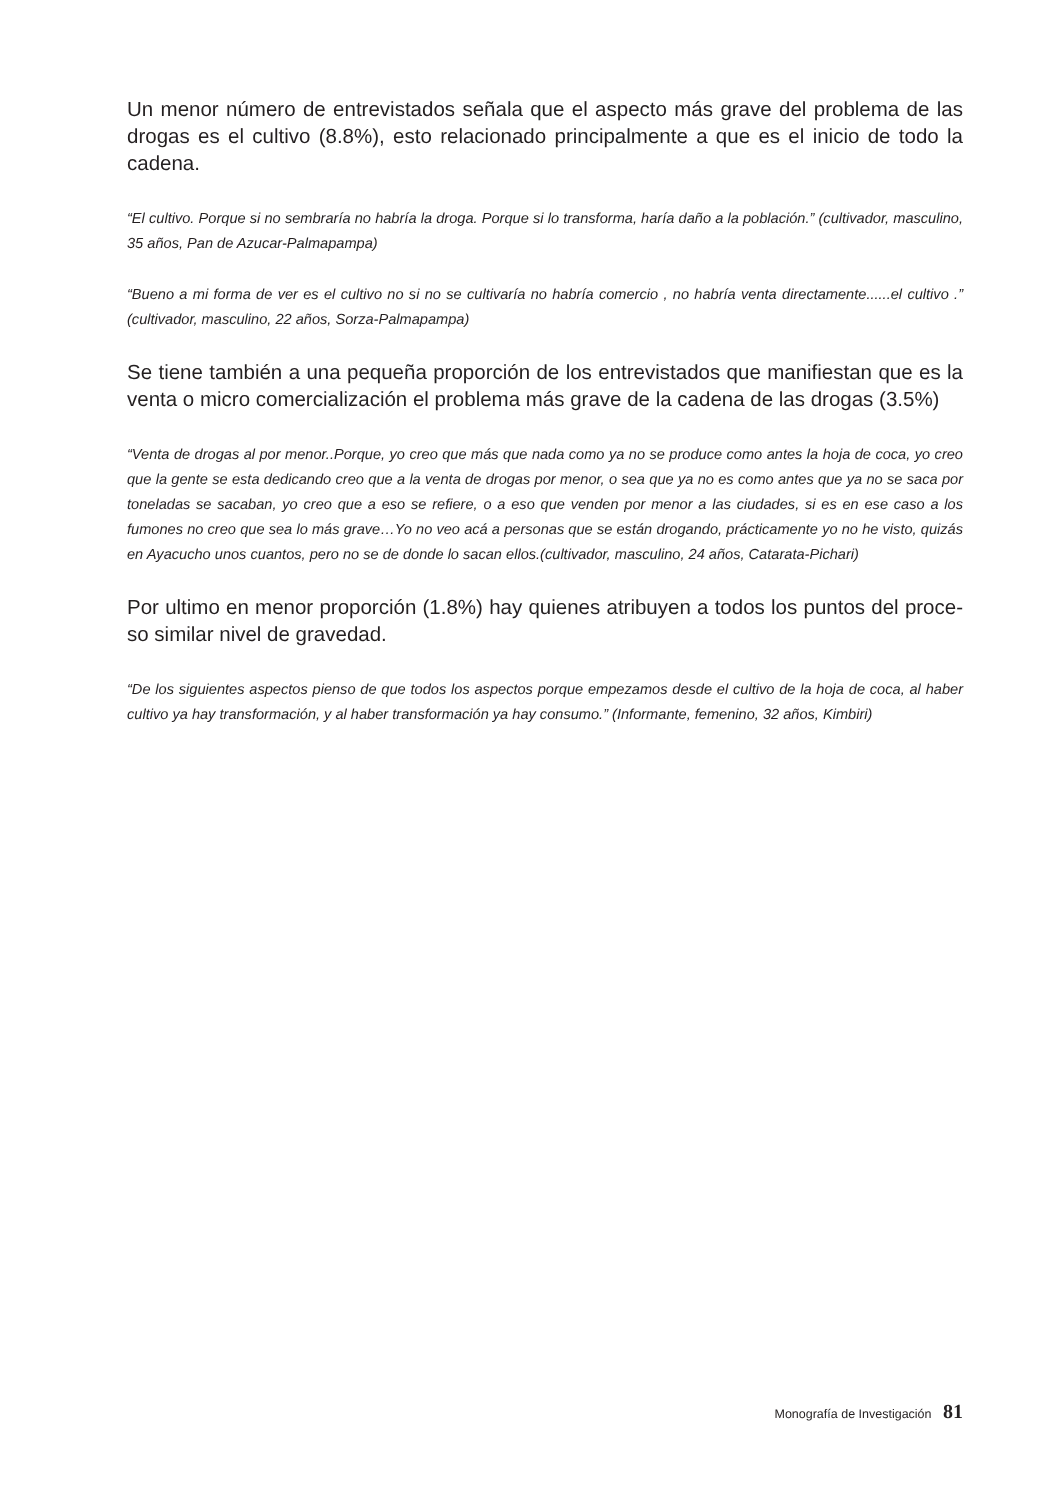Un menor número de entrevistados señala que el aspecto más grave del problema de las drogas es el cultivo (8.8%), esto relacionado principalmente a que es el inicio de todo la cadena.
“El cultivo. Porque si no sembraría no habría la droga. Porque si lo transforma, haría daño a la población.” (cultivador, masculino, 35 años, Pan de Azucar-Palmapampa)
“Bueno a mi forma de ver es el cultivo no si no se cultivaría no habría comercio , no habría venta directamente......el cultivo .” (cultivador, masculino, 22 años, Sorza-Palmapampa)
Se tiene también a una pequeña proporción de los entrevistados que manifiestan que es la venta o micro comercialización el problema más grave de la cadena de las drogas (3.5%)
“Venta de drogas al por menor..Porque, yo creo que más que nada como ya no se produce como antes la hoja de coca, yo creo que la gente se esta dedicando creo que a la venta de drogas por menor, o sea que ya no es como antes que ya no se saca por toneladas se sacaban, yo creo que a eso se refiere, o a eso que venden por menor a las ciudades, si es en ese caso a los fumones no creo que sea lo más grave…Yo no veo acá a personas que se están drogando, prácticamente yo no he visto, quizás en Ayacucho unos cuantos, pero no se de donde lo sacan ellos.(cultivador, masculino, 24 años, Catarata-Pichari)
Por ultimo en menor proporción (1.8%) hay quienes atribuyen a todos los puntos del proce-so similar nivel de gravedad.
“De los siguientes aspectos pienso de que todos los aspectos porque empezamos desde el cultivo de la hoja de coca, al haber cultivo ya hay transformación, y al haber transformación ya hay consumo.” (Informante, femenino, 32 años, Kimbiri)
Monografía de Investigación 81